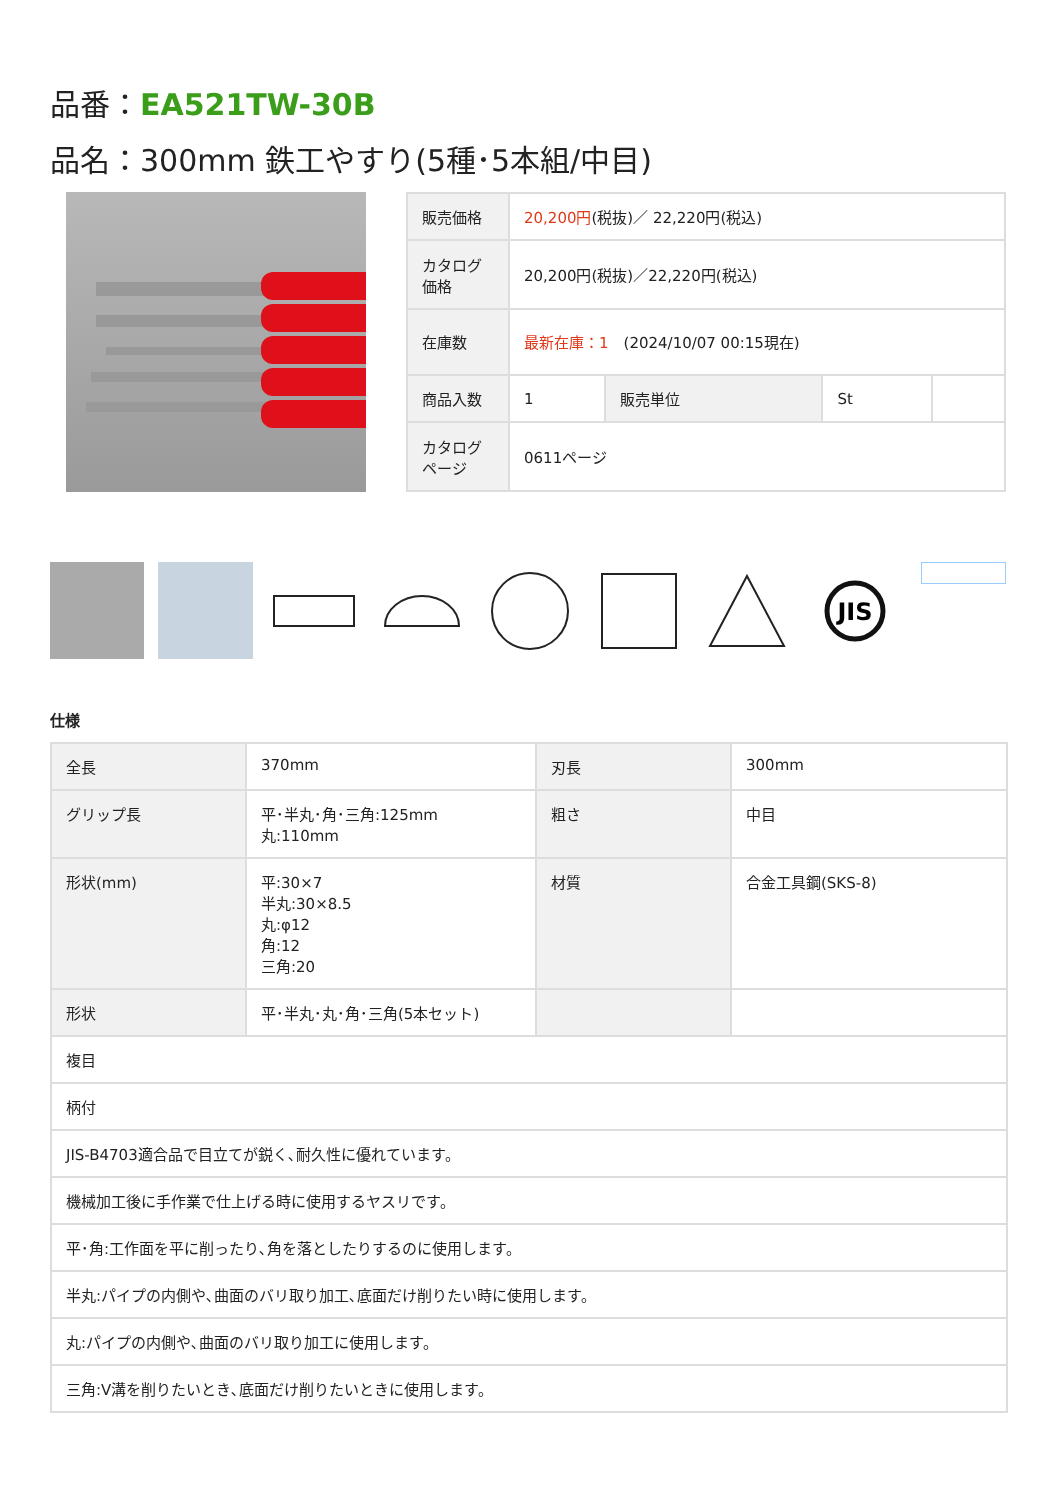品番：EA521TW-30B
品名：300mm 鉄工やすり(5種･5本組/中目)
| 販売価格 | 20,200円 (税抜)／ 22,220円(税込) | | | |
| カタログ価格 | 20,200円(税抜)／22,220円(税込) | | | |
| 在庫数 | 最新在庫：1 (2024/10/07 00:15現在) | | | |
| 商品入数 | 1 | 販売単位 | St | |
| カタログページ | 0611ページ | | | |
JIS
仕様
| 全長 | 370mm | 刃長 | 300mm |
| グリップ長 | 平･半丸･角･三角:125mm 丸:110mm | 粗さ | 中目 |
| 形状(mm) | 平:30×7 半丸:30×8.5 丸:φ12 角:12 三角:20 | 材質 | 合金工具鋼(SKS-8) |
| 形状 | 平･半丸･丸･角･三角(5本セット) | | |
| 複目 | | | |
| 柄付 | | | |
| JIS-B4703適合品で目立てが鋭く､耐久性に優れています。 | | | |
| 機械加工後に手作業で仕上げる時に使用するヤスリです。 | | | |
| 平･角:工作面を平に削ったり､角を落としたりするのに使用します。 | | | |
| 半丸:パイプの内側や､曲面のバリ取り加工､底面だけ削りたい時に使用します。 | | | |
| 丸:パイプの内側や､曲面のバリ取り加工に使用します。 | | | |
| 三角:V溝を削りたいとき､底面だけ削りたいときに使用します。 | | | |